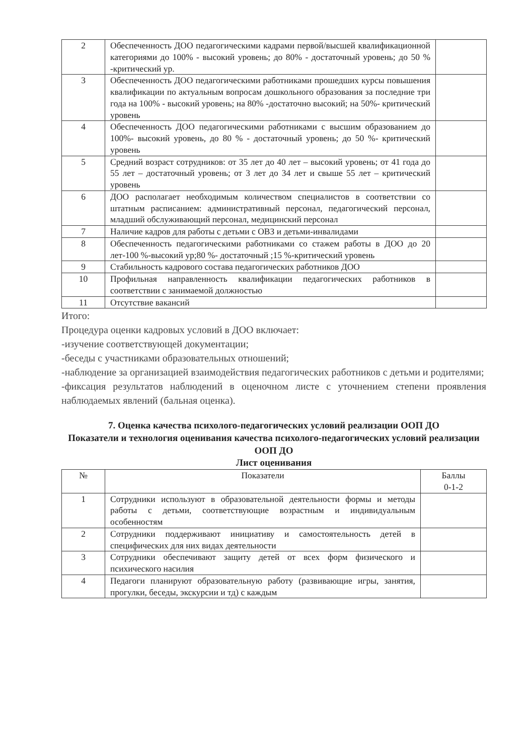| 2 | Обеспеченность ДОО педагогическими кадрами первой/высшей квалификационной категориями до 100% - высокий уровень; до 80% - достаточный уровень; до 50 % -критический ур. | |
| 3 | Обеспеченность ДОО педагогическими работниками прошедших курсы повышения квалификации по актуальным вопросам дошкольного образования за последние три года на 100% - высокий уровень; на 80% -достаточно высокий; на 50%- критический уровень | |
| 4 | Обеспеченность ДОО педагогическими работниками с высшим образованием до 100%- высокий уровень, до 80 % - достаточный уровень; до 50 %- критический уровень | |
| 5 | Средний возраст сотрудников: от 35 лет до 40 лет – высокий уровень; от 41 года до 55 лет – достаточный уровень; от 3 лет до 34 лет и свыше 55 лет – критический уровень | |
| 6 | ДОО располагает необходимым количеством специалистов в соответствии со штатным расписанием: административный персонал, педагогический персонал, младший обслуживающий персонал, медицинский персонал | |
| 7 | Наличие кадров для работы с детьми с ОВЗ и детьми-инвалидами | |
| 8 | Обеспеченность педагогическими работниками со стажем работы в ДОО до 20 лет-100 %-высокий ур;80 %- достаточный ;15 %-критический уровень | |
| 9 | Стабильность кадрового состава педагогических работников ДОО | |
| 10 | Профильная направленность квалификации педагогических работников в соответствии с занимаемой должностью | |
| 11 | Отсутствие вакансий | |
Итого:
Процедура оценки кадровых условий в ДОО включает:
-изучение соответствующей документации;
-беседы с участниками образовательных отношений;
-наблюдение за организацией взаимодействия педагогических работников с детьми и родителями;
-фиксация результатов наблюдений в оценочном листе с уточнением степени проявления наблюдаемых явлений (бальная оценка).
7. Оценка качества психолого-педагогических условий реализации ООП ДО
Показатели и технология оценивания качества психолого-педагогических условий реализации ООП ДО
Лист оценивания
| № | Показатели | Баллы 0-1-2 |
| --- | --- | --- |
| 1 | Сотрудники используют в образовательной деятельности формы и методы работы с детьми, соответствующие возрастным и индивидуальным особенностям | |
| 2 | Сотрудники поддерживают инициативу и самостоятельность детей в специфических для них видах деятельности | |
| 3 | Сотрудники обеспечивают защиту детей от всех форм физического и психического насилия | |
| 4 | Педагоги планируют образовательную работу (развивающие игры, занятия, прогулки, беседы, экскурсии и тд) с каждым | |